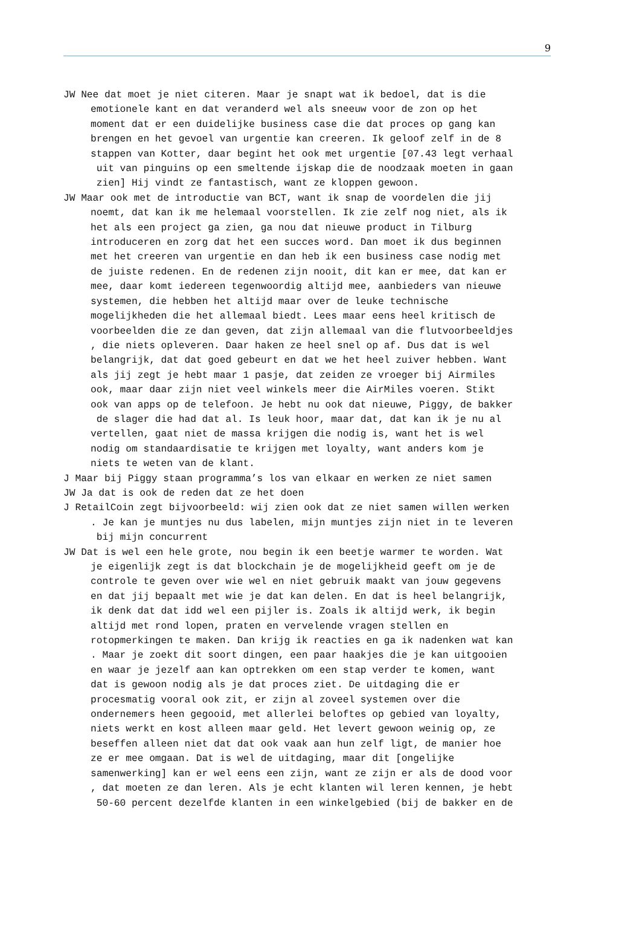9
JW Nee dat moet je niet citeren. Maar je snapt wat ik bedoel, dat is die emotionele kant en dat veranderd wel als sneeuw voor de zon op het moment dat er een duidelijke business case die dat proces op gang kan brengen en het gevoel van urgentie kan creeren. Ik geloof zelf in de 8 stappen van Kotter, daar begint het ook met urgentie [07.43 legt verhaal uit van pinguins op een smeltende ijskap die de noodzaak moeten in gaan zien] Hij vindt ze fantastisch, want ze kloppen gewoon.
JW Maar ook met de introductie van BCT, want ik snap de voordelen die jij noemt, dat kan ik me helemaal voorstellen. Ik zie zelf nog niet, als ik het als een project ga zien, ga nou dat nieuwe product in Tilburg introduceren en zorg dat het een succes word. Dan moet ik dus beginnen met het creeren van urgentie en dan heb ik een business case nodig met de juiste redenen. En de redenen zijn nooit, dit kan er mee, dat kan er mee, daar komt iedereen tegenwoordig altijd mee, aanbieders van nieuwe systemen, die hebben het altijd maar over de leuke technische mogelijkheden die het allemaal biedt. Lees maar eens heel kritisch de voorbeelden die ze dan geven, dat zijn allemaal van die flutvoorbeeldjes , die niets opleveren. Daar haken ze heel snel op af. Dus dat is wel belangrijk, dat dat goed gebeurt en dat we het heel zuiver hebben. Want als jij zegt je hebt maar 1 pasje, dat zeiden ze vroeger bij Airmiles ook, maar daar zijn niet veel winkels meer die AirMiles voeren. Stikt ook van apps op de telefoon. Je hebt nu ook dat nieuwe, Piggy, de bakker de slager die had dat al. Is leuk hoor, maar dat, dat kan ik je nu al vertellen, gaat niet de massa krijgen die nodig is, want het is wel nodig om standaardisatie te krijgen met loyalty, want anders kom je niets te weten van de klant.
J Maar bij Piggy staan programma’s los van elkaar en werken ze niet samen
JW Ja dat is ook de reden dat ze het doen
J RetailCoin zegt bijvoorbeeld: wij zien ook dat ze niet samen willen werken . Je kan je muntjes nu dus labelen, mijn muntjes zijn niet in te leveren bij mijn concurrent
JW Dat is wel een hele grote, nou begin ik een beetje warmer te worden. Wat je eigenlijk zegt is dat blockchain je de mogelijkheid geeft om je de controle te geven over wie wel en niet gebruik maakt van jouw gegevens en dat jij bepaalt met wie je dat kan delen. En dat is heel belangrijk, ik denk dat dat idd wel een pijler is. Zoals ik altijd werk, ik begin altijd met rond lopen, praten en vervelende vragen stellen en rotopmerkingen te maken. Dan krijg ik reacties en ga ik nadenken wat kan . Maar je zoekt dit soort dingen, een paar haakjes die je kan uitgooien en waar je jezelf aan kan optrekken om een stap verder te komen, want dat is gewoon nodig als je dat proces ziet. De uitdaging die er procesmatig vooral ook zit, er zijn al zoveel systemen over die ondernemers heen gegooid, met allerlei beloftes op gebied van loyalty, niets werkt en kost alleen maar geld. Het levert gewoon weinig op, ze beseffen alleen niet dat dat ook vaak aan hun zelf ligt, de manier hoe ze er mee omgaan. Dat is wel de uitdaging, maar dit [ongelijke samenwerking] kan er wel eens een zijn, want ze zijn er als de dood voor , dat moeten ze dan leren. Als je echt klanten wil leren kennen, je hebt 50-60 percent dezelfde klanten in een winkelgebied (bij de bakker en de